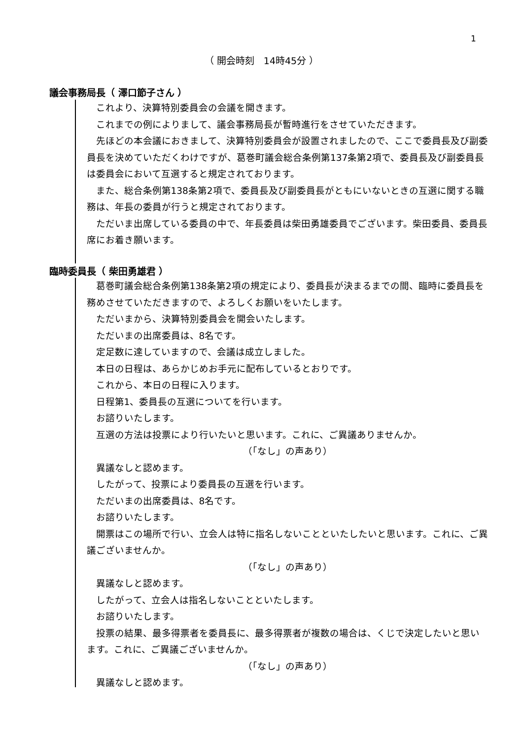1
（ 開会時刻　14時45分 ）
議会事務局長（ 澤口節子さん ）
これより、決算特別委員会の会議を開きます。
これまでの例によりまして、議会事務局長が暫時進行をさせていただきます。
先ほどの本会議におきまして、決算特別委員会が設置されましたので、ここで委員長及び副委員長を決めていただくわけですが、葛巻町議会総合条例第137条第2項で、委員長及び副委員長は委員会において互選すると規定されております。
また、総合条例第138条第2項で、委員長及び副委員長がともにいないときの互選に関する職務は、年長の委員が行うと規定されております。
ただいま出席している委員の中で、年長委員は柴田勇雄委員でございます。柴田委員、委員長席にお着き願います。
臨時委員長（ 柴田勇雄君 ）
葛巻町議会総合条例第138条第2項の規定により、委員長が決まるまでの間、臨時に委員長を務めさせていただきますので、よろしくお願いをいたします。
ただいまから、決算特別委員会を開会いたします。
ただいまの出席委員は、8名です。
定足数に達していますので、会議は成立しました。
本日の日程は、あらかじめお手元に配布しているとおりです。
これから、本日の日程に入ります。
日程第1、委員長の互選についてを行います。
お諮りいたします。
互選の方法は投票により行いたいと思います。これに、ご異議ありませんか。
（「なし」の声あり）
異議なしと認めます。
したがって、投票により委員長の互選を行います。
ただいまの出席委員は、8名です。
お諮りいたします。
開票はこの場所で行い、立会人は特に指名しないことといたしたいと思います。これに、ご異議ございませんか。
（「なし」の声あり）
異議なしと認めます。
したがって、立会人は指名しないことといたします。
お諮りいたします。
投票の結果、最多得票者を委員長に、最多得票者が複数の場合は、くじで決定したいと思います。これに、ご異議ございませんか。
（「なし」の声あり）
異議なしと認めます。